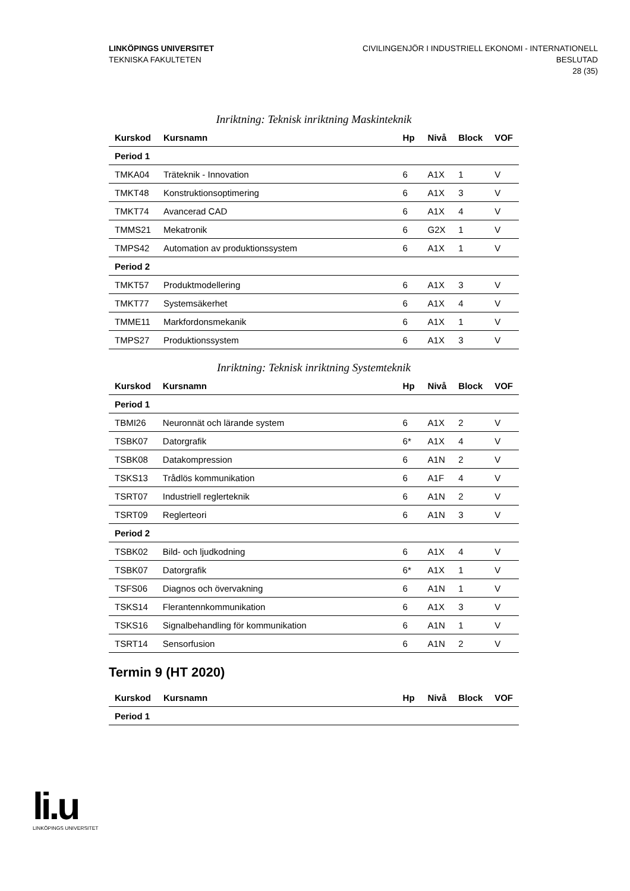LINKÖPINGS UNIVERSITET
TEKNISKA FAKULTETEN
CIVILINGENJÖR I INDUSTRIELL EKONOMI - INTERNATIONELL
BESLUTAD
28 (35)
Inriktning: Teknisk inriktning Maskinteknik
| Kurskod | Kursnamn | Hp | Nivå | Block | VOF |
| --- | --- | --- | --- | --- | --- |
| Period 1 | | | | | |
| TMKA04 | Träteknik - Innovation | 6 | A1X | 1 | V |
| TMKT48 | Konstruktionsoptimering | 6 | A1X | 3 | V |
| TMKT74 | Avancerad CAD | 6 | A1X | 4 | V |
| TMMS21 | Mekatronik | 6 | G2X | 1 | V |
| TMPS42 | Automation av produktionssystem | 6 | A1X | 1 | V |
| Period 2 | | | | | |
| TMKT57 | Produktmodellering | 6 | A1X | 3 | V |
| TMKT77 | Systemsäkerhet | 6 | A1X | 4 | V |
| TMME11 | Markfordonsmekanik | 6 | A1X | 1 | V |
| TMPS27 | Produktionssystem | 6 | A1X | 3 | V |
Inriktning: Teknisk inriktning Systemteknik
| Kurskod | Kursnamn | Hp | Nivå | Block | VOF |
| --- | --- | --- | --- | --- | --- |
| Period 1 | | | | | |
| TBMI26 | Neuronnät och lärande system | 6 | A1X | 2 | V |
| TSBK07 | Datorgrafik | 6* | A1X | 4 | V |
| TSBK08 | Datakompression | 6 | A1N | 2 | V |
| TSKS13 | Trådlös kommunikation | 6 | A1F | 4 | V |
| TSRT07 | Industriell reglerteknik | 6 | A1N | 2 | V |
| TSRT09 | Reglerteori | 6 | A1N | 3 | V |
| Period 2 | | | | | |
| TSBK02 | Bild- och ljudkodning | 6 | A1X | 4 | V |
| TSBK07 | Datorgrafik | 6* | A1X | 1 | V |
| TSFS06 | Diagnos och övervakning | 6 | A1N | 1 | V |
| TSKS14 | Flerantennkommunikation | 6 | A1X | 3 | V |
| TSKS16 | Signalbehandling för kommunikation | 6 | A1N | 1 | V |
| TSRT14 | Sensorfusion | 6 | A1N | 2 | V |
Termin 9 (HT 2020)
| Kurskod | Kursnamn | Hp | Nivå | Block | VOF |
| --- | --- | --- | --- | --- | --- |
| Period 1 | | | | | |
li.u
LINKÖPINGS UNIVERSITET